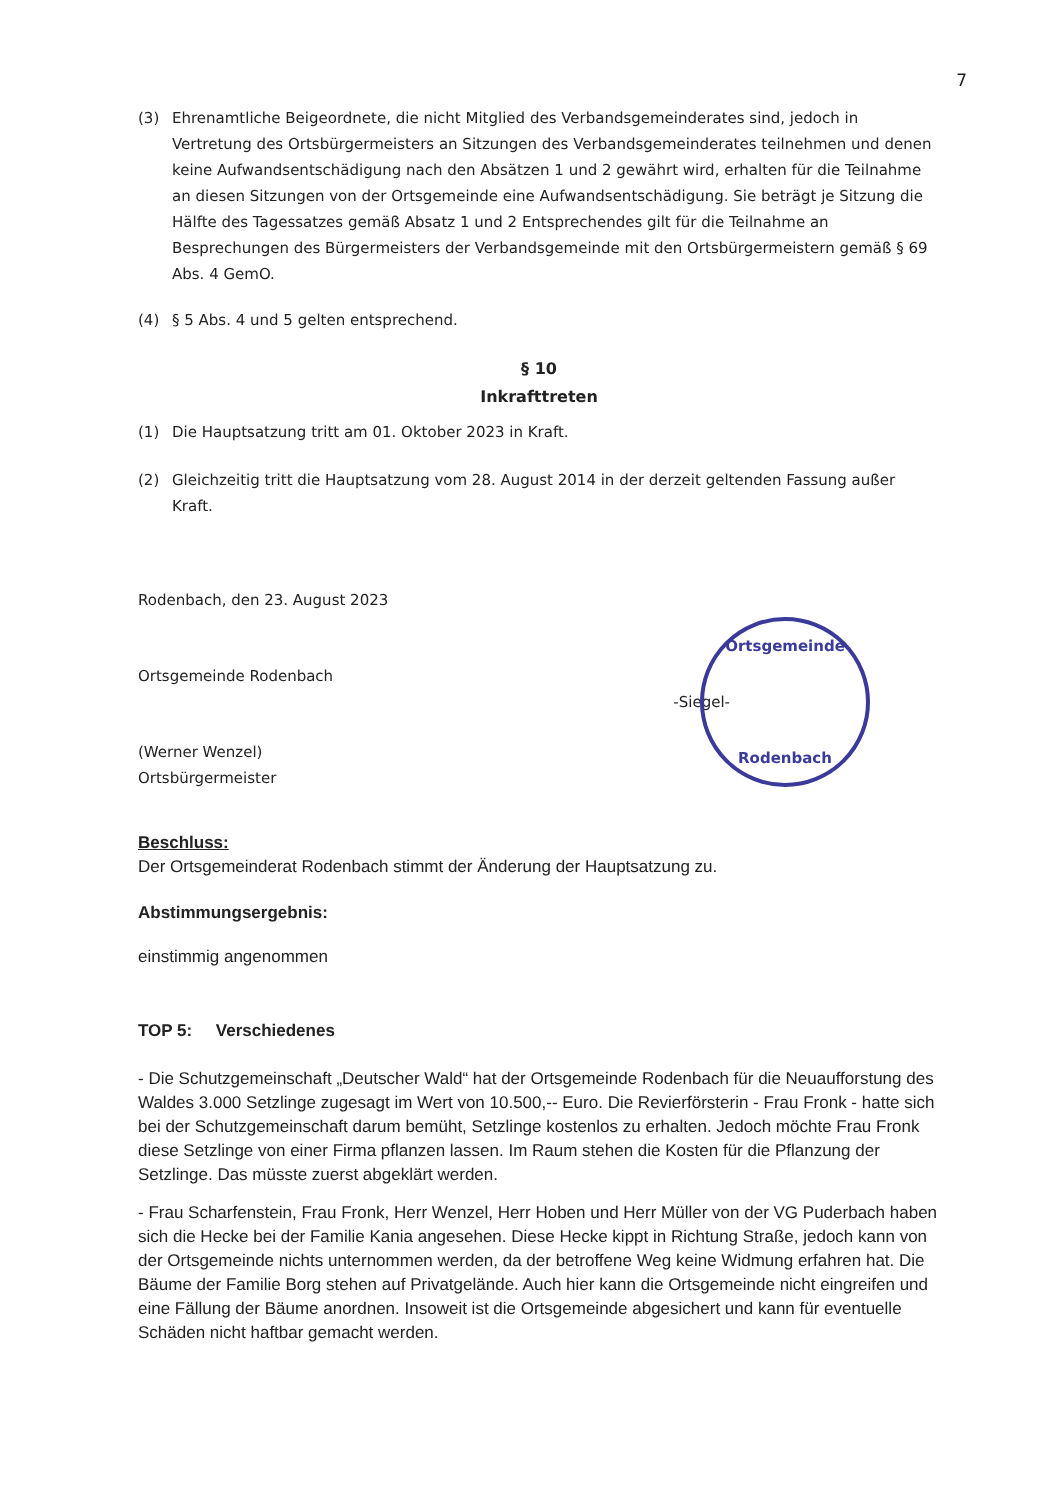7
(3) Ehrenamtliche Beigeordnete, die nicht Mitglied des Verbandsgemeinderates sind, jedoch in Vertretung des Ortsbürgermeisters an Sitzungen des Verbandsgemeinderates teilnehmen und denen keine Aufwandsentschädigung nach den Absätzen 1 und 2 gewährt wird, erhalten für die Teilnahme an diesen Sitzungen von der Ortsgemeinde eine Aufwandsentschädigung. Sie beträgt je Sitzung die Hälfte des Tagessatzes gemäß Absatz 1 und 2 Entsprechendes gilt für die Teilnahme an Besprechungen des Bürgermeisters der Verbandsgemeinde mit den Ortsbürgermeistern gemäß § 69 Abs. 4 GemO.
(4) § 5 Abs. 4 und 5 gelten entsprechend.
§ 10
Inkrafttreten
(1) Die Hauptsatzung tritt am 01. Oktober 2023 in Kraft.
(2) Gleichzeitig tritt die Hauptsatzung vom 28. August 2014 in der derzeit geltenden Fassung außer Kraft.
Rodenbach, den 23. August 2023
Ortsgemeinde Rodenbach
(Werner Wenzel)
Ortsbürgermeister
-Siegel-
Ortsgemeinde
Rodenbach
Beschluss:
Der Ortsgemeinderat Rodenbach stimmt der Änderung der Hauptsatzung zu.
Abstimmungsergebnis:
einstimmig angenommen
TOP 5: Verschiedenes
- Die Schutzgemeinschaft „Deutscher Wald“ hat der Ortsgemeinde Rodenbach für die Neuaufforstung des Waldes 3.000 Setzlinge zugesagt im Wert von 10.500,-- Euro. Die Revierförsterin - Frau Fronk - hatte sich bei der Schutzgemeinschaft darum bemüht, Setzlinge kostenlos zu erhalten. Jedoch möchte Frau Fronk diese Setzlinge von einer Firma pflanzen lassen. Im Raum stehen die Kosten für die Pflanzung der Setzlinge. Das müsste zuerst abgeklärt werden.
- Frau Scharfenstein, Frau Fronk, Herr Wenzel, Herr Hoben und Herr Müller von der VG Puderbach haben sich die Hecke bei der Familie Kania angesehen. Diese Hecke kippt in Richtung Straße, jedoch kann von der Ortsgemeinde nichts unternommen werden, da der betroffene Weg keine Widmung erfahren hat. Die Bäume der Familie Borg stehen auf Privatgelände. Auch hier kann die Ortsgemeinde nicht eingreifen und eine Fällung der Bäume anordnen. Insoweit ist die Ortsgemeinde abgesichert und kann für eventuelle Schäden nicht haftbar gemacht werden.